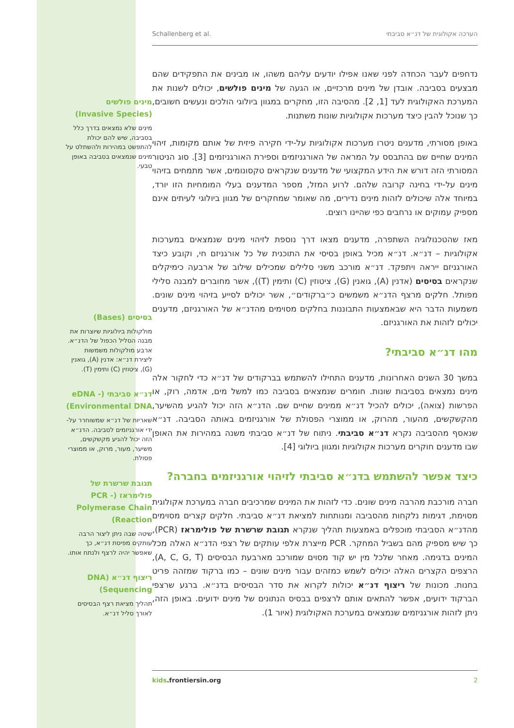Schallenberg et al. הערכה אקולוגית של דנ״א סביבתי
נדחפים לעבר הכחדה לפני שאנו אפילו יודעים עליהם משהו, או מבינים את התפקידים שהם מבצעים בסביבה. אובדן של מינים מרכזיים, או הגעה של מינים פולשים, יכולים לשנות את המערכת האקולוגית לעד [1, 2]. מהסיבה הזו, מחקרים במגוון ביולוגי הולכים ונעשים חשובים, כך שנוכל להבין כיצד מערכות אקולוגיות שונות משתנות.
באופן מסורתי, מדענים ניטרו מערכות אקולוגיות על-ידי חקירה פיזית של אותם מקומות, זיהוי המינים שחיים שם בהתבסס על המראה של האורגניזמים וספירת האורגניזמים [3]. סוג הניטור המסורתי הזה דורש את הידע המקצועי של מדענים שנקראים טקסונומים, אשר מתמחים בזיהוי מינים על-ידי בחינה קרובה שלהם. לרוע המזל, מספר המדענים בעלי המומחיות הזו יורד, במיוחד אלה שיכולים לזהות מינים נדירים, מה שאומר שמחקרים של מגוון ביולוגי לעיתים אינם מספיק עמוקים או נרחבים כפי שהיינו רוצים.
מאז שהטכנולוגיה השתפרה, מדענים מצאו דרך נוספת לזיהוי מינים שנמצאים במערכות אקולוגיות – דנ״א. דנ״א מכיל באופן בסיסי את התוכנית של כל אורגניזם חי, וקובע כיצד האורגניזם ייראה ויתפקד. דנ״א מורכב משני סלילים שמכילים שילוב של ארבעה כימיקלים שנקראים בסיסים (אדנין (A), גואנין (G), ציטוזין (C) ותימין (T)), אשר מחוברים למבנה סלילי מפותל. חלקים מרצף הדנ״א משמשים כ״ברקודים״, אשר יכולים לסייע בזיהוי מינים שונים. משמעות הדבר היא שבאמצעות התבוננות בחלקים מסוימים מהדנ״א של האורגניזם, מדענים יכולים לזהות את האורגניזם.
מהו דנ״א סביבתי?
במשך 30 השנים האחרונות, מדענים התחילו להשתמש בברקודים של דנ״א כדי לחקור אלה מינים נמצאים בסביבות שונות. חומרים שנמצאים בסביבה כמו למשל מים, אדמה, רוק, או הפרשות (צואה), יכולים להכיל דנ״א ממינים שחיים שם. הדנ״א הזה יכול להגיע מהשיער, מהקשקשים, מהעור, מהרוק, או ממוצרי הפסולת של אורגניזמים באותה הסביבה. דנ״א שנאסף מהסביבה נקרא דנ״א סביבתי. ניתוח של דנ״א סביבתי משנה במהירות את האופן שבו מדענים חוקרים מערכות אקולוגיות ומגוון ביולוגי [4].
כיצד אפשר להשתמש בדנ״א סביבתי לזיהוי אורגניזמים בחברה?
חברה מורכבת מהרבה מינים שונים. כדי לזהות את המינים שמרכיבים חברה במערכת אקולוגית מסוימת, דגימות נלקחות מהסביבה ומנותחות למציאת דנ״א סביבתי. חלקים קצרים מסוימים מהדנ״א הסביבתי מוכפלים באמצעות תהליך שנקרא תגובת שרשרת של פולימראז (PCR), כך שיש מספיק מהם בשביל המחקר. PCR מייצרת אלפי עותקים של רצפי הדנ״א האלה מכל המינים בדגימה. מאחר שלכל מין יש קוד מסוים שמורכב מארבעת הבסיסים (A, C, G, T), הרצפים הקצרים האלה יכולים לשמש כמזהים עבור מינים שונים – כמו ברקוד שמזהה פריט בחנות. מכונות של ריצוף דנ״א יכולות לקרוא את סדר הבסיסים בדנ״א. ברגע שרצפי הברקוד ידועים, אפשר להתאים אותם לרצפים בבסיס הנתונים של מינים ידועים. באופן הזה, ניתן לזהות אורגניזמים שנמצאים במערכת האקולוגית (איור 1).
kids.frontiersin.org 2
מינים פולשים (Invasive Species)
מינים שלא נמצאים בדרך כלל בסביבה, שיש להם יכולת להתפשט במהירות ולהשתלט על מינים שנמצאים בסביבה באופן טבעי.
בסיסים (Bases)
מולקולות ביולוגיות שיוצרות את מבנה הסליל הכפול של הדנ״א. ארבע מולקולות משמשות ליצירת דנ״א: אדנין (A), גואנין (G), ציטוזין (C) ותימין (T).
דנ״א סביבתי (eDNA - Environmental DNA)
שאריות של דנ״א שמשוחרר על-ידי אורגניזמים לסביבה. הדנ״א הזה יכול להגיע מקשקשים, משיער, מעור, מרוק, או ממוצרי פסולת.
תגובת שרשרת של פולימראז (PCR - Polymerase Chain Reaction)
שיטה שבה ניתן ליצור הרבה עותקים מפיסת דנ״א, כך שאפשר יהיה לרצף ולנתח אותו.
ריצוף דנ״א (DNA Sequencing)
תהליך מציאת רצף הבסיסים לאורך סליל דנ״א.